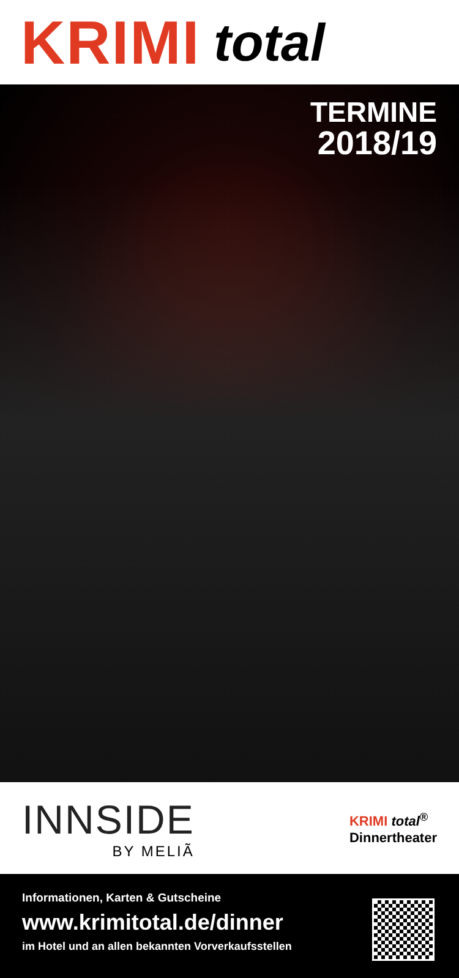KRIMI total
TERMINE
2018/19
INNSIDE
BY MELIÃ
KRIMI total<sup>®</sup>
Dinnertheater
Informationen, Karten & Gutscheine
www.krimitotal.de/dinner
im Hotel und an allen bekannten Vorverkaufsstellen